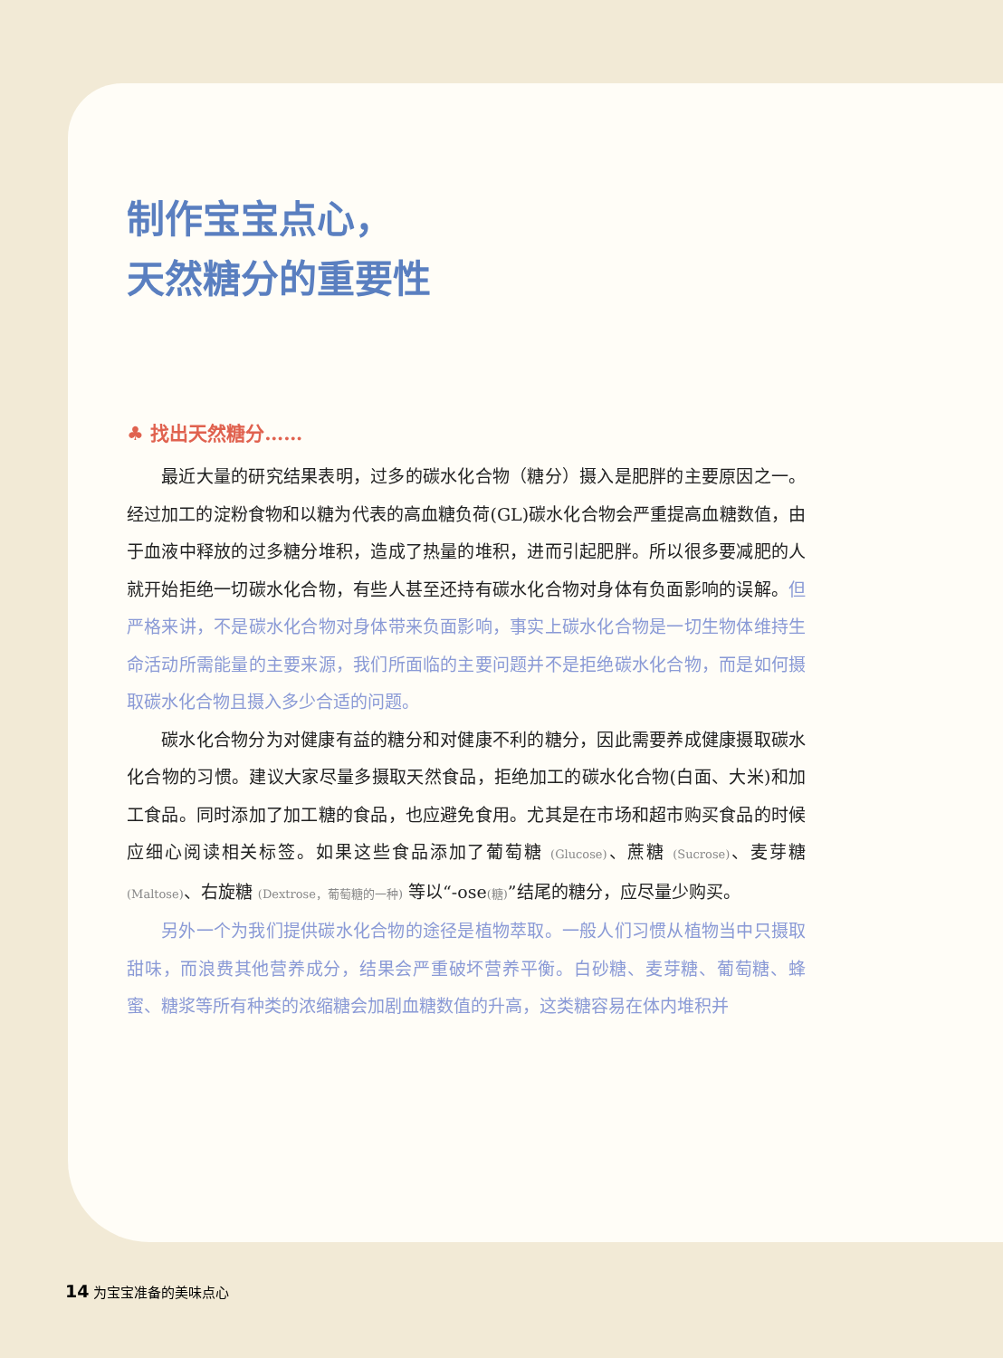制作宝宝点心，
天然糖分的重要性
♣ 找出天然糖分……
最近大量的研究结果表明，过多的碳水化合物（糖分）摄入是肥胖的主要原因之一。经过加工的淀粉食物和以糖为代表的高血糖负荷(GL)碳水化合物会严重提高血糖数值，由于血液中释放的过多糖分堆积，造成了热量的堆积，进而引起肥胖。所以很多要减肥的人就开始拒绝一切碳水化合物，有些人甚至还持有碳水化合物对身体有负面影响的误解。但严格来讲，不是碳水化合物对身体带来负面影响，事实上碳水化合物是一切生物体维持生命活动所需能量的主要来源，我们所面临的主要问题并不是拒绝碳水化合物，而是如何摄取碳水化合物且摄入多少合适的问题。
碳水化合物分为对健康有益的糖分和对健康不利的糖分，因此需要养成健康摄取碳水化合物的习惯。建议大家尽量多摄取天然食品，拒绝加工的碳水化合物(白面、大米)和加工食品。同时添加了加工糖的食品，也应避免食用。尤其是在市场和超市购买食品的时候应细心阅读相关标签。如果这些食品添加了葡萄糖 (Glucose)、蔗糖 (Sucrose)、麦芽糖 (Maltose)、右旋糖 (Dextrose，葡萄糖的一种) 等以“-ose(糖)”结尾的糖分，应尽量少购买。
另外一个为我们提供碳水化合物的途径是植物萃取。一般人们习惯从植物当中只摄取甜味，而浪费其他营养成分，结果会严重破坏营养平衡。白砂糖、麦芽糖、葡萄糖、蜂蜜、糖浆等所有种类的浓缩糖会加剧血糖数值的升高，这类糖容易在体内堆积并
14 为宝宝准备的美味点心